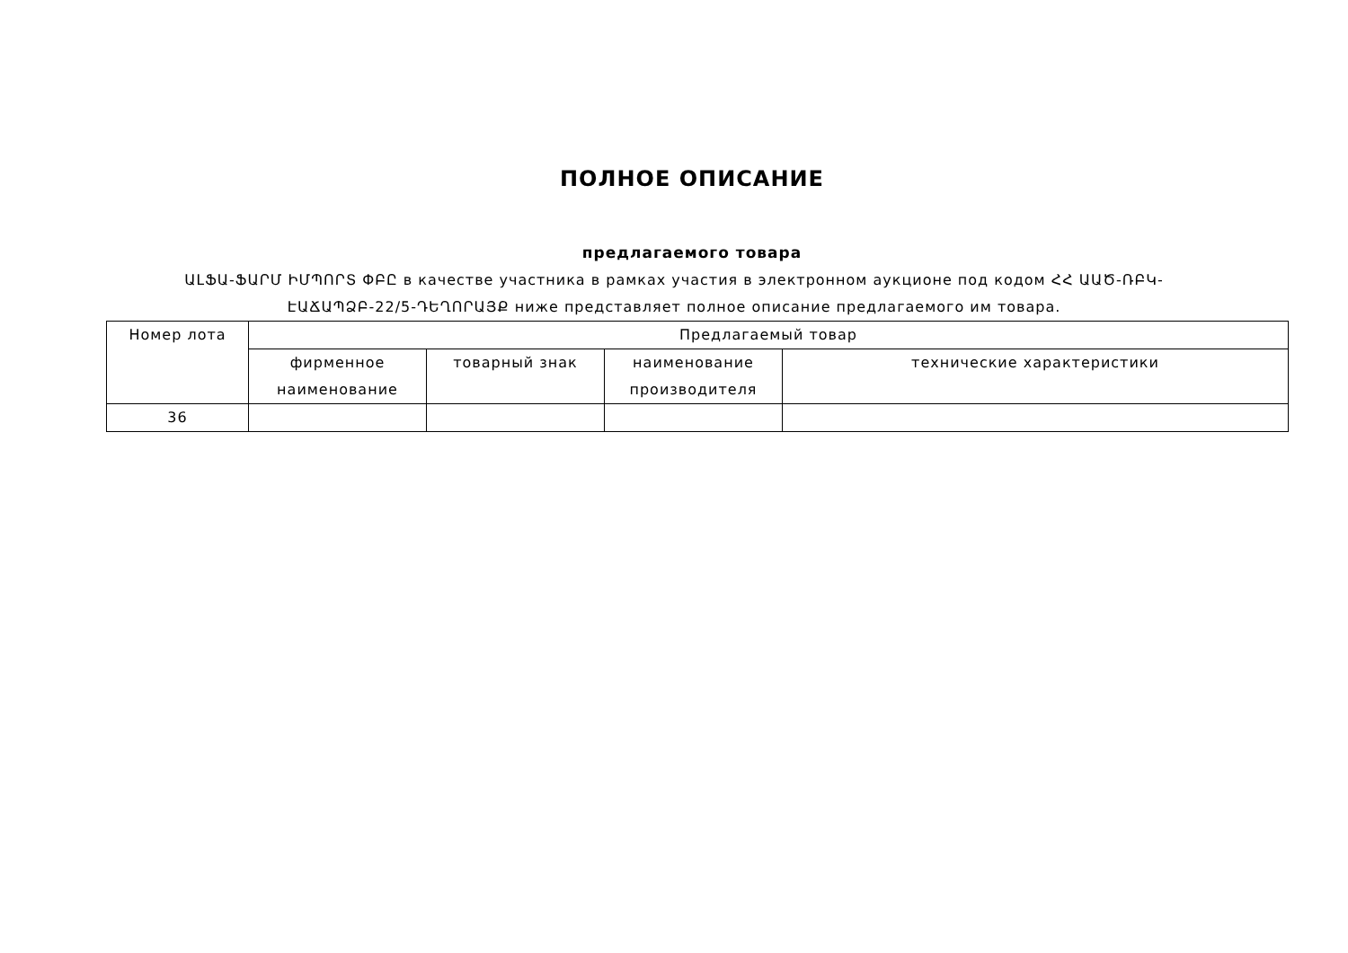ПОЛНОЕ ОПИСАНИЕ
предлагаемого товара
ԱԼՖԱ-ՖԱՐՄ ԻՄՊՈՐՏ ՓԲԸ в качестве участника в рамках участия в электронном аукционе под кодом ՀՀ ԱԱԾ-ՌԲԿ-ԷԱՃԱՊՁԲ-22/5-ԴԵՂՈՐԱՅՔ ниже представляет полное описание предлагаемого им товара.
| Номер лота | Предлагаемый товар | | | |
| | фирменное наименование | товарный знак | наименование производителя | технические характеристики |
| 36 | | | | |